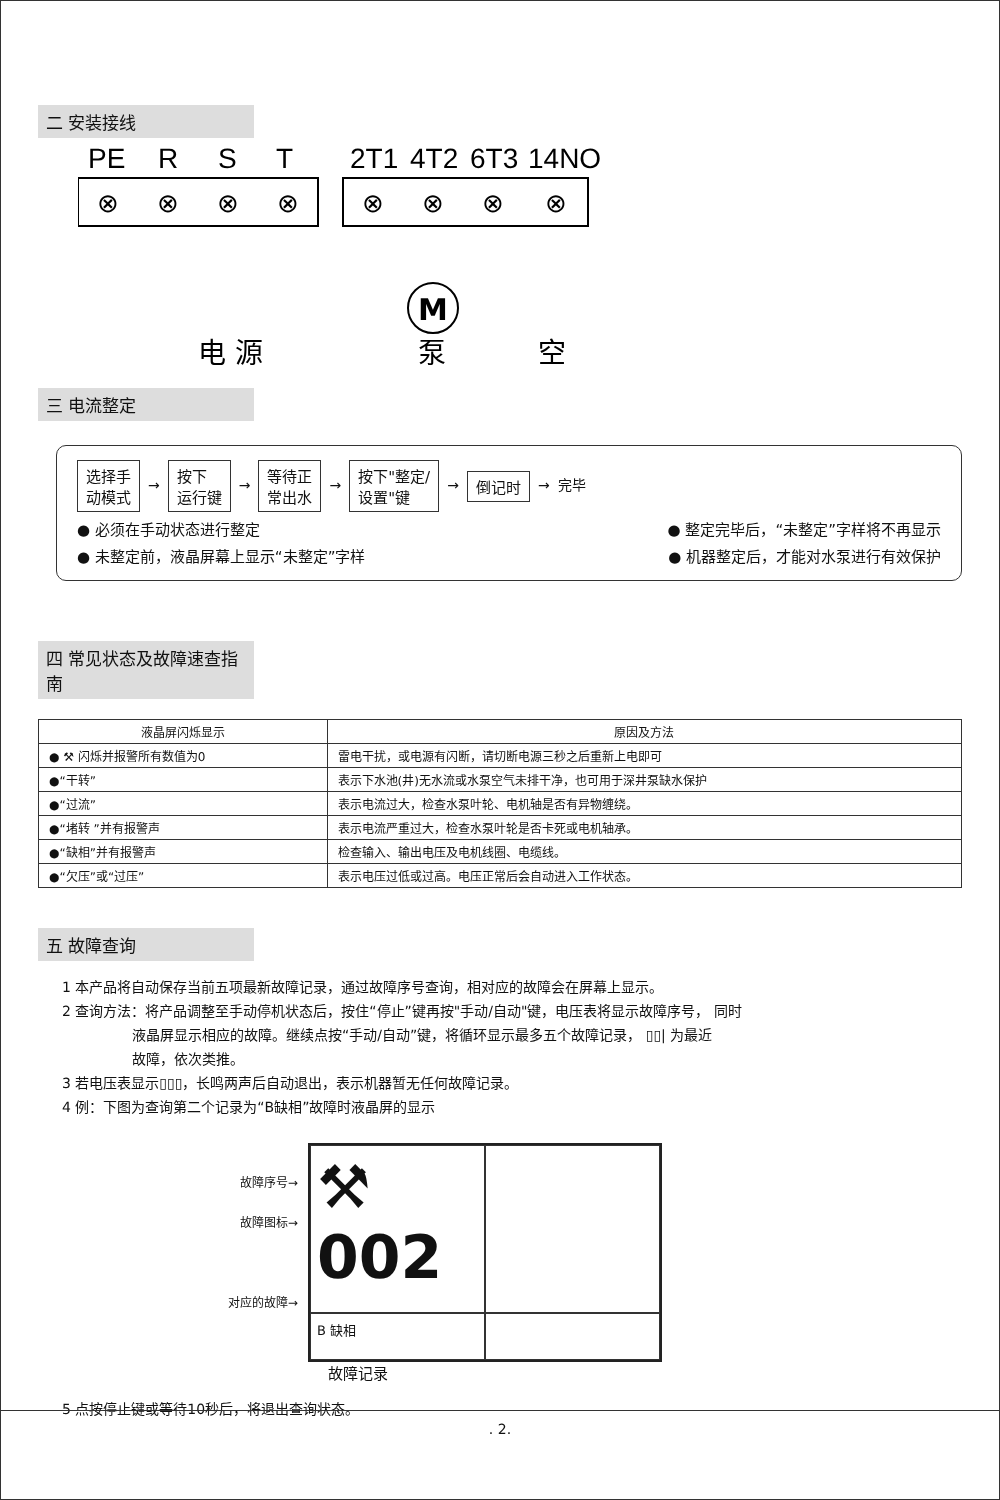二 安装接线
PE
R
S
T
2T1
4T2
6T3
14NO
⊗
⊗
⊗
⊗
⊗
⊗
⊗
⊗
M
电 源
泵
空
三 电流整定
选择手
动模式 → 按下
运行键 → 等待正
常出水 → 按下"整定/
设置"键 → 倒记时 → 完毕
● 必须在手动状态进行整定 ● 整定完毕后，“未整定”字样将不再显示
● 未整定前，液晶屏幕上显示“未整定”字样 ● 机器整定后，才能对水泵进行有效保护
四 常见状态及故障速查指南
| 液晶屏闪烁显示 | 原因及方法 |
| --- | --- |
| ● ⚒ 闪烁并报警所有数值为0 | 雷电干扰，或电源有闪断，请切断电源三秒之后重新上电即可 |
| ●“干转” | 表示下水池(井)无水流或水泵空气未排干净，也可用于深井泵缺水保护 |
| ●“过流” | 表示电流过大，检查水泵叶轮、电机轴是否有异物缠绕。 |
| ●“堵转 ”并有报警声 | 表示电流严重过大，检查水泵叶轮是否卡死或电机轴承。 |
| ●“缺相”并有报警声 | 检查输入、输出电压及电机线圈、电缆线。 |
| ●“欠压”或“过压” | 表示电压过低或过高。电压正常后会自动进入工作状态。 |
五 故障查询
1 本产品将自动保存当前五项最新故障记录，通过故障序号查询，相对应的故障会在屏幕上显示。
2 查询方法：将产品调整至手动停机状态后，按住“停止”键再按"手动/自动"键，电压表将显示故障序号， 同时
     液晶屏显示相应的故障。继续点按“手动/自动”键，将循环显示最多五个故障记录， ▯▯| 为最近
     故障，依次类推。
3 若电压表显示▯▯▯，长鸣两声后自动退出，表示机器暂无任何故障记录。
4 例：下图为查询第二个记录为“B缺相”故障时液晶屏的显示
故障序号→
故障图标→
对应的故障→
⚒ 002
B 缺相
故障记录
5 点按停止键或等待10秒后，将退出查询状态。
. 2.